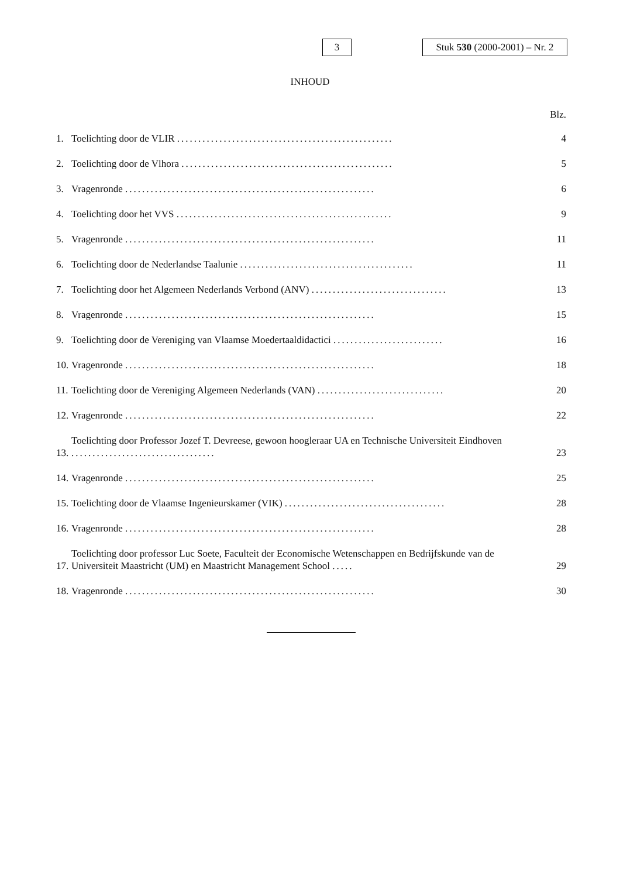3
Stuk 530 (2000-2001) – Nr. 2
INHOUD
Blz.
1. Toelichting door de VLIR ................................................... 4
2. Toelichting door de Vlhora .................................................. 5
3. Vragenronde ........................................................... 6
4. Toelichting door het VVS ................................................... 9
5. Vragenronde ........................................................... 11
6. Toelichting door de Nederlandse Taalunie ......................................... 11
7. Toelichting door het Algemeen Nederlands Verbond (ANV) ................................ 13
8. Vragenronde ........................................................... 15
9. Toelichting door de Vereniging van Vlaamse Moedertaaldidactici .......................... 16
10. Vragenronde ........................................................... 18
11. Toelichting door de Vereniging Algemeen Nederlands (VAN) .............................. 20
12. Vragenronde ........................................................... 22
13. Toelichting door Professor Jozef T. Devreese, gewoon hoogleraar UA en Technische Universiteit Eindhoven .................................. 23
14. Vragenronde ........................................................... 25
15. Toelichting door de Vlaamse Ingenieurskamer (VIK) ...................................... 28
16. Vragenronde ........................................................... 28
17. Toelichting door professor Luc Soete, Faculteit der Economische Wetenschappen en Bedrijfskunde van de Universiteit Maastricht (UM) en Maastricht Management School ..... 29
18. Vragenronde ........................................................... 30